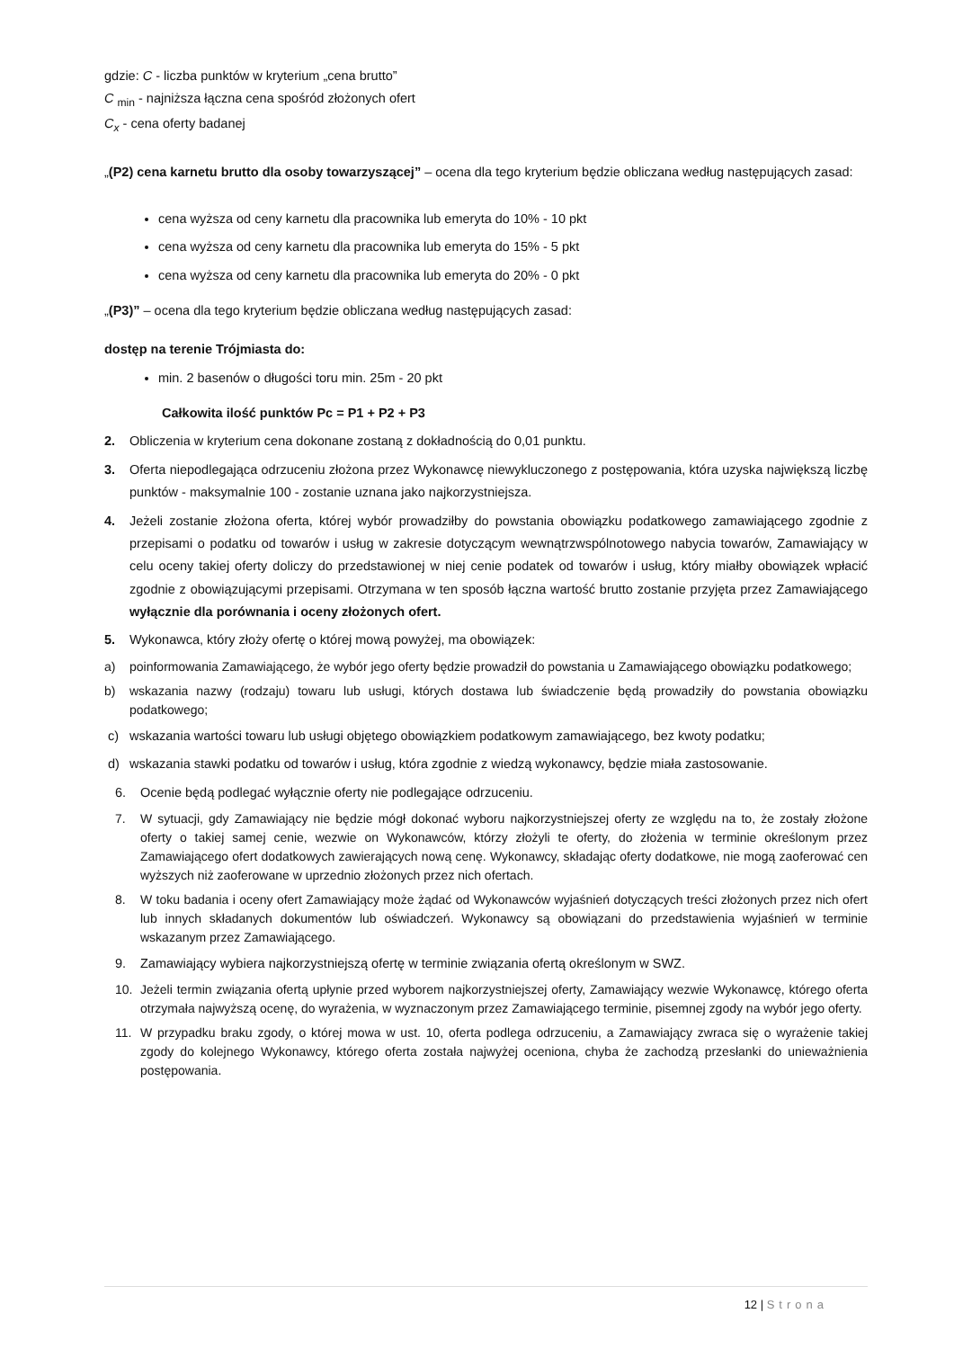gdzie: C - liczba punktów w kryterium „cena brutto”
C <sub>min</sub> - najniższa łączna cena spośród złożonych ofert
C<sub>x</sub> - cena oferty badanej
„(P2) cena karnetu brutto dla osoby towarzyszącej” – ocena dla tego kryterium będzie obliczana według następujących zasad:
cena wyższa od ceny karnetu dla pracownika lub emeryta do 10% - 10 pkt
cena wyższa od ceny karnetu dla pracownika lub emeryta do 15% - 5 pkt
cena wyższa od ceny karnetu dla pracownika lub emeryta do 20% - 0 pkt
„(P3)” – ocena dla tego kryterium będzie obliczana według następujących zasad:
dostęp na terenie Trójmiasta do:
min. 2 basenów o długości toru min. 25m - 20 pkt
Całkowita ilość punktów Pc = P1 + P2 + P3
2. Obliczenia w kryterium cena dokonane zostaną z dokładnością do 0,01 punktu.
3. Oferta niepodlegająca odrzuceniu złożona przez Wykonawcę niewykluczonego z postępowania, która uzyska największą liczbę punktów - maksymalnie 100 - zostanie uznana jako najkorzystniejsza.
4. Jeżeli zostanie złożona oferta, której wybór prowadziłby do powstania obowiązku podatkowego zamawiającego zgodnie z przepisami o podatku od towarów i usług w zakresie dotyczącym wewnątrzwspólnotowego nabycia towarów, Zamawiający w celu oceny takiej oferty doliczy do przedstawionej w niej cenie podatek od towarów i usług, który miałby obowiązek wpłacić zgodnie z obowiązującymi przepisami. Otrzymana w ten sposób łączna wartość brutto zostanie przyjęta przez Zamawiającego wyłącznie dla porównania i oceny złożonych ofert.
5. Wykonawca, który złoży ofertę o której mową powyżej, ma obowiązek:
a) poinformowania Zamawiającego, że wybór jego oferty będzie prowadził do powstania u Zamawiającego obowiązku podatkowego;
b) wskazania nazwy (rodzaju) towaru lub usługi, których dostawa lub świadczenie będą prowadziły do powstania obowiązku podatkowego;
c) wskazania wartości towaru lub usługi objętego obowiązkiem podatkowym zamawiającego, bez kwoty podatku;
d) wskazania stawki podatku od towarów i usług, która zgodnie z wiedzą wykonawcy, będzie miała zastosowanie.
6. Ocenie będą podlegać wyłącznie oferty nie podlegające odrzuceniu.
7. W sytuacji, gdy Zamawiający nie będzie mógł dokonać wyboru najkorzystniejszej oferty ze względu na to, że zostały złożone oferty o takiej samej cenie, wezwie on Wykonawców, którzy złożyli te oferty, do złożenia w terminie określonym przez Zamawiającego ofert dodatkowych zawierających nową cenę. Wykonawcy, składając oferty dodatkowe, nie mogą zaoferować cen wyższych niż zaoferowane w uprzednio złożonych przez nich ofertach.
8. W toku badania i oceny ofert Zamawiający może żądać od Wykonawców wyjaśnień dotyczących treści złożonych przez nich ofert lub innych składanych dokumentów lub oświadczeń. Wykonawcy są obowiązani do przedstawienia wyjaśnień w terminie wskazanym przez Zamawiającego.
9. Zamawiający wybiera najkorzystniejszą ofertę w terminie związania ofertą określonym w SWZ.
10. Jeżeli termin związania ofertą upłynie przed wyborem najkorzystniejszej oferty, Zamawiający wezwie Wykonawcę, którego oferta otrzymała najwyższą ocenę, do wyrażenia, w wyznaczonym przez Zamawiającego terminie, pisemnej zgody na wybór jego oferty.
11. W przypadku braku zgody, o której mowa w ust. 10, oferta podlega odrzuceniu, a Zamawiający zwraca się o wyrażenie takiej zgody do kolejnego Wykonawcy, którego oferta została najwyżej oceniona, chyba że zachodzą przesłanki do unieważnienia postępowania.
12 | Strona